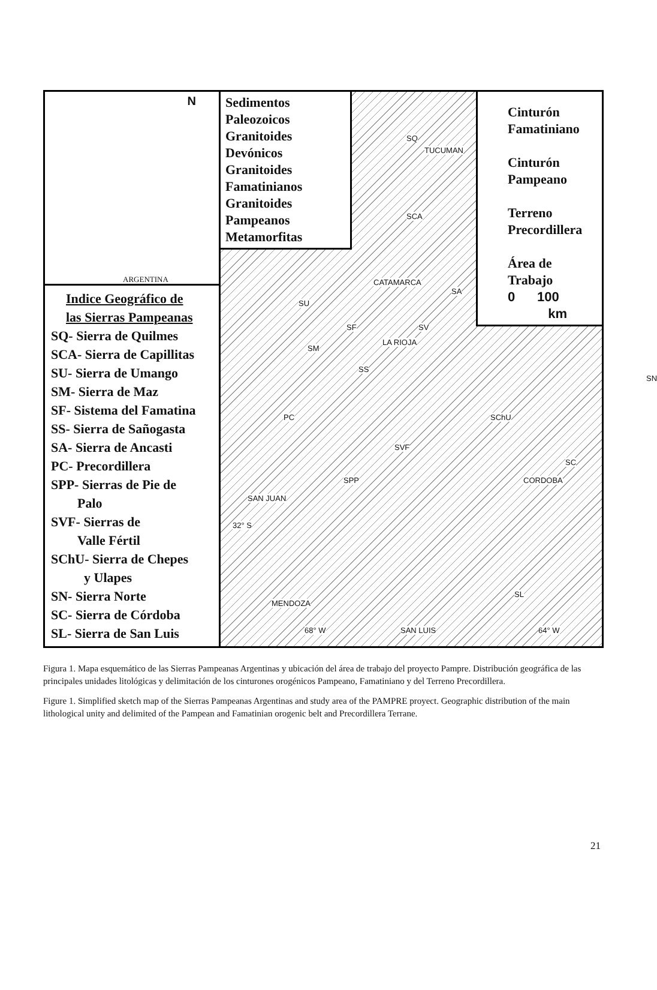N
ARGENTINA
Indice Geográfico de
las Sierras Pampeanas
SQ- Sierra de Quilmes
SCA- Sierra de Capillitas
SU- Sierra de Umango
SM- Sierra de Maz
SF- Sistema del Famatina
SS- Sierra de Sañogasta
SA- Sierra de Ancasti
PC- Precordillera
SPP- Sierras de Pie de
Palo
SVF- Sierras de
Valle Fértil
SChU- Sierra de Chepes
y Ulapes
SN- Sierra Norte
SC- Sierra de Córdoba
SL- Sierra de San Luis
Sedimentos
Paleozoicos
Granitoides
Devónicos
Granitoides
Famatinianos
Granitoides
Pampeanos
Metamorfitas
Cinturón
Famatiniano
Cinturón
Pampeano
Terreno
Precordillera
Área de
Trabajo
0 100
km
TUCUMAN
CATAMARCA
LA RIOJA
CORDOBA
SAN JUAN
32° S
MENDOZA
68° W SAN LUIS 64° W
SQ
SCA
SA
SU
SF SV
SM
SS
SN
PC SChU
SVF
SC
SPP
SL
Figura 1. Mapa esquemático de las Sierras Pampeanas Argentinas y ubicación del área de trabajo del proyecto Pampre. Distribución geográfica de las principales unidades litológicas y delimitación de los cinturones orogénicos Pampeano, Famatiniano y del Terreno Precordillera.
Figure 1. Simplified sketch map of the Sierras Pampeanas Argentinas and study area of the PAMPRE proyect. Geographic distribution of the main lithological unity and delimited of the Pampean and Famatinian orogenic belt and Precordillera Terrane.
21